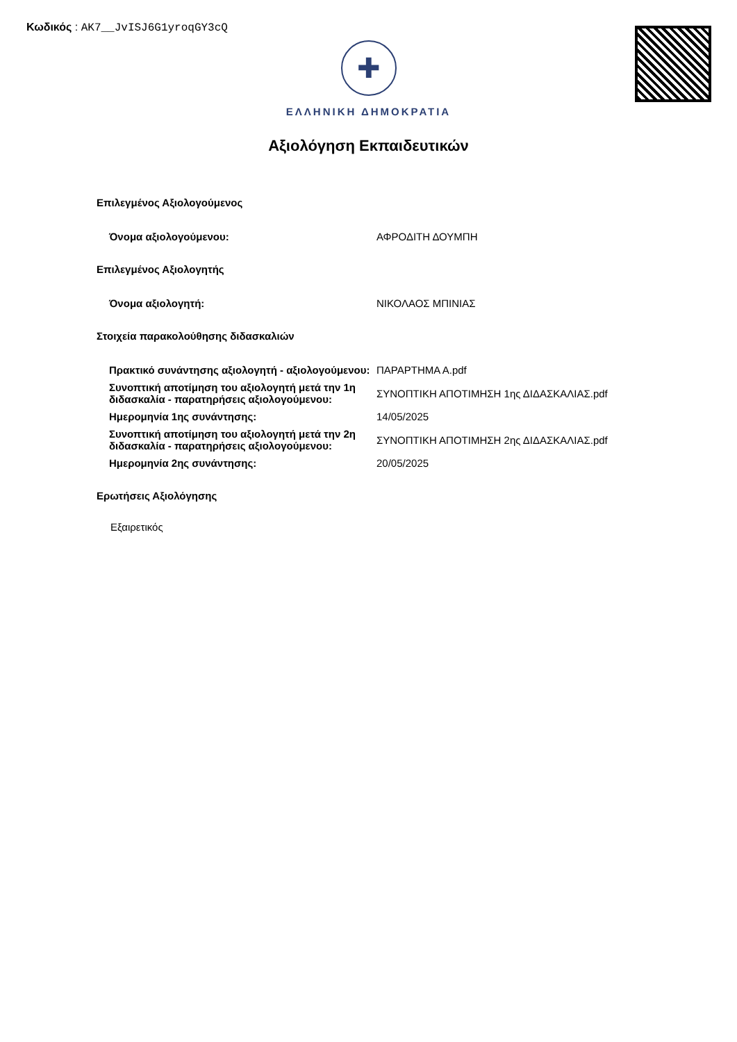Κωδικός : AK7__JvISJ6G1yroqGY3cQ
✚
ΕΛΛΗΝΙΚΗ ΔΗΜΟΚΡΑΤΙΑ
Αξιολόγηση Εκπαιδευτικών
Επιλεγμένος Αξιολογούμενος
| Όνομα αξιολογούμενου: | ΑΦΡΟΔΙΤΗ ΔΟΥΜΠΗ |
Επιλεγμένος Αξιολογητής
| Όνομα αξιολογητή: | ΝΙΚΟΛΑΟΣ ΜΠΙΝΙΑΣ |
Στοιχεία παρακολούθησης διδασκαλιών
| Πρακτικό συνάντησης αξιολογητή - αξιολογούμενου: | ΠΑΡΑΡΤΗΜΑ Α.pdf |
| Συνοπτική αποτίμηση του αξιολογητή μετά την 1η διδασκαλία - παρατηρήσεις αξιολογούμενου: | ΣΥΝΟΠΤΙΚΗ ΑΠΟΤΙΜΗΣΗ 1ης ΔΙΔΑΣΚΑΛΙΑΣ.pdf |
| Ημερομηνία 1ης συνάντησης: | 14/05/2025 |
| Συνοπτική αποτίμηση του αξιολογητή μετά την 2η διδασκαλία - παρατηρήσεις αξιολογούμενου: | ΣΥΝΟΠΤΙΚΗ ΑΠΟΤΙΜΗΣΗ 2ης ΔΙΔΑΣΚΑΛΙΑΣ.pdf |
| Ημερομηνία 2ης συνάντησης: | 20/05/2025 |
Ερωτήσεις Αξιολόγησης
Εξαιρετικός